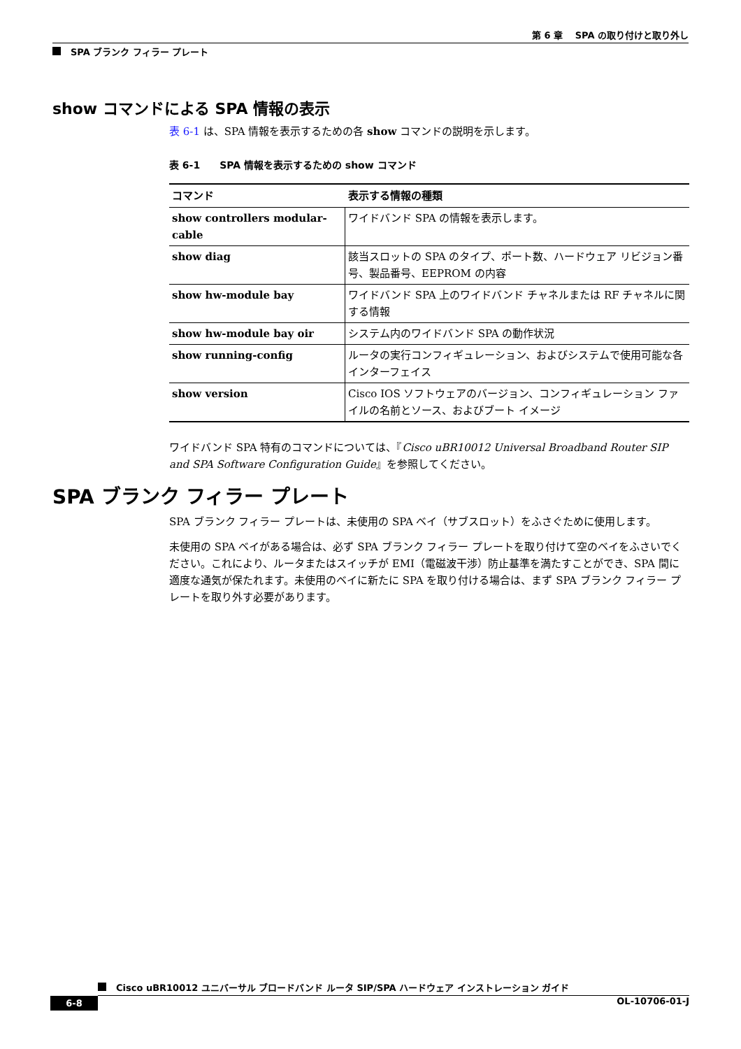第 6 章　 SPA の取り付けと取り外し
SPA ブランク フィラー プレート
show コマンドによる SPA 情報の表示
表 6-1 は、SPA 情報を表示するための各 show コマンドの説明を示します。
表 6-1　　SPA 情報を表示するための show コマンド
| コマンド | 表示する情報の種類 |
| --- | --- |
| show controllers modular-cable | ワイドバンド SPA の情報を表示します。 |
| show diag | 該当スロットの SPA のタイプ、ポート数、ハードウェア リビジョン番号、製品番号、EEPROM の内容 |
| show hw-module bay | ワイドバンド SPA 上のワイドバンド チャネルまたは RF チャネルに関する情報 |
| show hw-module bay oir | システム内のワイドバンド SPA の動作状況 |
| show running-config | ルータの実行コンフィギュレーション、およびシステムで使用可能な各インターフェイス |
| show version | Cisco IOS ソフトウェアのバージョン、コンフィギュレーション ファイルの名前とソース、およびブート イメージ |
ワイドバンド SPA 特有のコマンドについては、『Cisco uBR10012 Universal Broadband Router SIP and SPA Software Configuration Guide』を参照してください。
SPA ブランク フィラー プレート
SPA ブランク フィラー プレートは、未使用の SPA ベイ（サブスロット）をふさぐために使用します。
未使用の SPA ベイがある場合は、必ず SPA ブランク フィラー プレートを取り付けて空のベイをふさいでください。これにより、ルータまたはスイッチが EMI（電磁波干渉）防止基準を満たすことができ、SPA 間に適度な通気が保たれます。未使用のベイに新たに SPA を取り付ける場合は、まず SPA ブランク フィラー プレートを取り外す必要があります。
Cisco uBR10012 ユニバーサル ブロードバンド ルータ SIP/SPA ハードウェア インストレーション ガイド
6-8 OL-10706-01-J